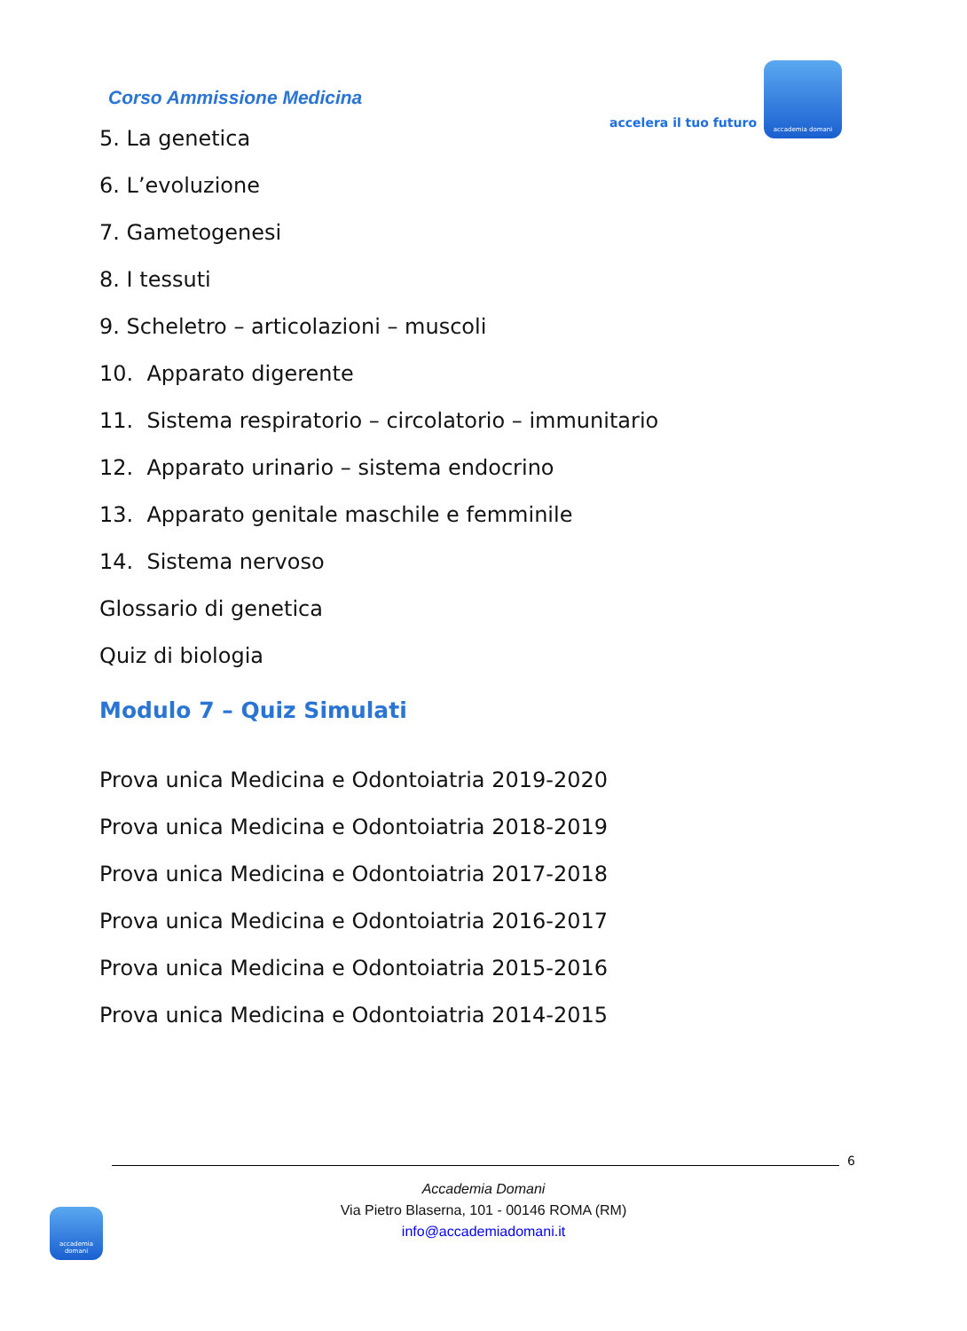Corso Ammissione Medicina
accelera il tuo futuro
accademia domani
5. La genetica
6. L’evoluzione
7. Gametogenesi
8. I tessuti
9. Scheletro – articolazioni – muscoli
10. Apparato digerente
11. Sistema respiratorio – circolatorio – immunitario
12. Apparato urinario – sistema endocrino
13. Apparato genitale maschile e femminile
14. Sistema nervoso
Glossario di genetica
Quiz di biologia
Modulo 7 – Quiz Simulati
Prova unica Medicina e Odontoiatria 2019-2020
Prova unica Medicina e Odontoiatria 2018-2019
Prova unica Medicina e Odontoiatria 2017-2018
Prova unica Medicina e Odontoiatria 2016-2017
Prova unica Medicina e Odontoiatria 2015-2016
Prova unica Medicina e Odontoiatria 2014-2015
6
Accademia Domani
Via Pietro Blaserna, 101 - 00146 ROMA (RM)
info@accademiadomani.it
accademia domani